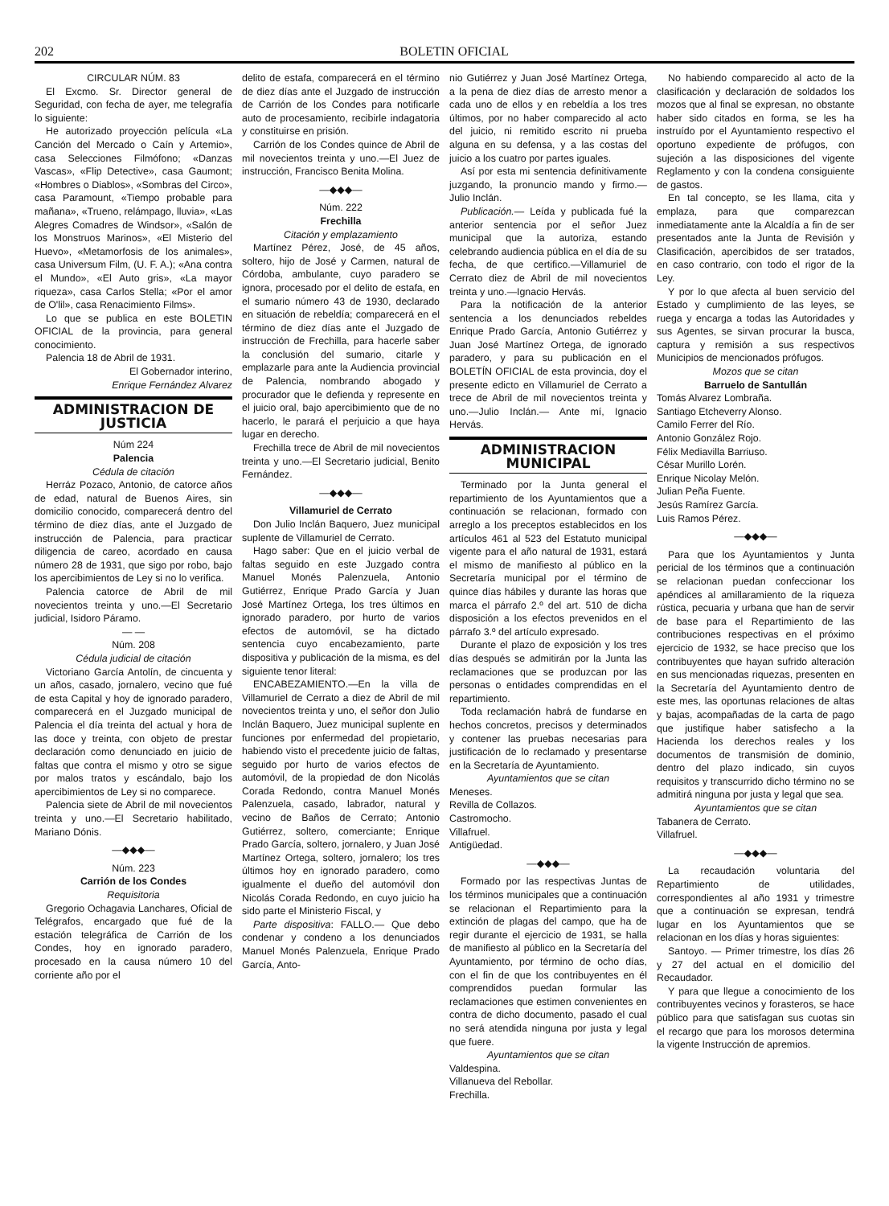202 BOLETIN OFICIAL
CIRCULAR NÚM. 83
El Excmo. Sr. Director general de Seguridad, con fecha de ayer, me telegrafía lo siguiente:
He autorizado proyección película «La Canción del Mercado o Caín y Artemio», casa Selecciones Filmófono; «Danzas Vascas», «Flip Detective», casa Gaumont; «Hombres o Diablos», «Sombras del Circo», casa Paramount, «Tiempo probable para mañana», «Trueno, relámpago, lluvia», «Las Alegres Comadres de Windsor», «Salón de los Monstruos Marinos», «El Misterio del Huevo», «Metamorfosis de los animales», casa Universum Film, (U. F. A.); «Ana contra el Mundo», «El Auto gris», «La mayor riqueza», casa Carlos Stella; «Por el amor de O'lil», casa Renacimiento Films».
Lo que se publica en este BOLETIN OFICIAL de la provincia, para general conocimiento.
Palencia 18 de Abril de 1931.
El Gobernador interino,
Enrique Fernández Alvarez
ADMINISTRACION DE JUSTICIA
Núm 224
Palencia
Cédula de citación
Herráz Pozaco, Antonio, de catorce años de edad, natural de Buenos Aires, sin domicilio conocido, comparecerá dentro del término de diez días, ante el Juzgado de instrucción de Palencia, para practicar diligencia de careo, acordado en causa número 28 de 1931, que sigo por robo, bajo los apercibimientos de Ley si no lo verifica.
Palencia catorce de Abril de mil novecientos treinta y uno.—El Secretario judicial, Isidoro Páramo.
— —
Núm. 208
Cédula judicial de citación
Victoriano García Antolín, de cincuenta y un años, casado, jornalero, vecino que fué de esta Capital y hoy de ignorado paradero, comparecerá en el Juzgado municipal de Palencia el día treinta del actual y hora de las doce y treinta, con objeto de prestar declaración como denunciado en juicio de faltas que contra el mismo y otro se sigue por malos tratos y escándalo, bajo los apercibimientos de Ley si no comparece.
Palencia siete de Abril de mil novecientos treinta y uno.—El Secretario habilitado, Mariano Dónis.
—◆◆◆—
Núm. 223
Carrión de los Condes
Requisitoria
Gregorio Ochagavia Lanchares, Oficial de Telégrafos, encargado que fué de la estación telegráfica de Carrión de los Condes, hoy en ignorado paradero, procesado en la causa número 10 del corriente año por el
delito de estafa, comparecerá en el término de diez días ante el Juzgado de instrucción de Carrión de los Condes para notificarle auto de procesamiento, recibirle indagatoria y constituirse en prisión.
Carrión de los Condes quince de Abril de mil novecientos treinta y uno.—El Juez de instrucción, Francisco Benita Molina.
—◆◆◆—
Núm. 222
Frechilla
Citación y emplazamiento
Martínez Pérez, José, de 45 años, soltero, hijo de José y Carmen, natural de Córdoba, ambulante, cuyo paradero se ignora, procesado por el delito de estafa, en el sumario número 43 de 1930, declarado en situación de rebeldía; comparecerá en el término de diez días ante el Juzgado de instrucción de Frechilla, para hacerle saber la conclusión del sumario, citarle y emplazarle para ante la Audiencia provincial de Palencia, nombrando abogado y procurador que le defienda y represente en el juicio oral, bajo apercibimiento que de no hacerlo, le parará el perjuicio a que haya lugar en derecho.
Frechilla trece de Abril de mil novecientos treinta y uno.—El Secretario judicial, Benito Fernández.
—◆◆◆—
Villamuriel de Cerrato
Don Julio Inclán Baquero, Juez municipal suplente de Villamuriel de Cerrato.
Hago saber: Que en el juicio verbal de faltas seguido en este Juzgado contra Manuel Monés Palenzuela, Antonio Gutiérrez, Enrique Prado García y Juan José Martínez Ortega, los tres últimos en ignorado paradero, por hurto de varios efectos de automóvil, se ha dictado sentencia cuyo encabezamiento, parte dispositiva y publicación de la misma, es del siguiente tenor literal:
ENCABEZAMIENTO.—En la villa de Villamuriel de Cerrato a diez de Abril de mil novecientos treinta y uno, el señor don Julio Inclán Baquero, Juez municipal suplente en funciones por enfermedad del propietario, habiendo visto el precedente juicio de faltas, seguido por hurto de varios efectos de automóvil, de la propiedad de don Nicolás Corada Redondo, contra Manuel Monés Palenzuela, casado, labrador, natural y vecino de Baños de Cerrato; Antonio Gutiérrez, soltero, comerciante; Enrique Prado García, soltero, jornalero, y Juan José Martínez Ortega, soltero, jornalero; los tres últimos hoy en ignorado paradero, como igualmente el dueño del automóvil don Nicolás Corada Redondo, en cuyo juicio ha sido parte el Ministerio Fiscal, y
Parte dispositiva: FALLO.— Que debo condenar y condeno a los denunciados Manuel Monés Palenzuela, Enrique Prado García, Anto-
nio Gutiérrez y Juan José Martínez Ortega, a la pena de diez días de arresto menor a cada uno de ellos y en rebeldía a los tres últimos, por no haber comparecido al acto del juicio, ni remitido escrito ni prueba alguna en su defensa, y a las costas del juicio a los cuatro por partes iguales.
Así por esta mi sentencia definitivamente juzgando, la pronuncio mando y firmo.—Julio Inclán.
Publicación.— Leída y publicada fué la anterior sentencia por el señor Juez municipal que la autoriza, estando celebrando audiencia pública en el día de su fecha, de que certifico.—Villamuriel de Cerrato diez de Abril de mil novecientos treinta y uno.—Ignacio Hervás.
Para la notificación de la anterior sentencia a los denunciados rebeldes Enrique Prado García, Antonio Gutiérrez y Juan José Martínez Ortega, de ignorado paradero, y para su publicación en el BOLETÍN OFICIAL de esta provincia, doy el presente edicto en Villamuriel de Cerrato a trece de Abril de mil novecientos treinta y uno.—Julio Inclán.— Ante mí, Ignacio Hervás.
ADMINISTRACION MUNICIPAL
Terminado por la Junta general el repartimiento de los Ayuntamientos que a continuación se relacionan, formado con arreglo a los preceptos establecidos en los artículos 461 al 523 del Estatuto municipal vigente para el año natural de 1931, estará el mismo de manifiesto al público en la Secretaría municipal por el término de quince días hábiles y durante las horas que marca el párrafo 2.º del art. 510 de dicha disposición a los efectos prevenidos en el párrafo 3.º del artículo expresado.
Durante el plazo de exposición y los tres días después se admitirán por la Junta las reclamaciones que se produzcan por las personas o entidades comprendidas en el repartimiento.
Toda reclamación habrá de fundarse en hechos concretos, precisos y determinados y contener las pruebas necesarias para justificación de lo reclamado y presentarse en la Secretaría de Ayuntamiento.
Ayuntamientos que se citan
Meneses.
Revilla de Collazos.
Castromocho.
Villafruel.
Antigüedad.
—◆◆◆—
Formado por las respectivas Juntas de los términos municipales que a continuación se relacionan el Repartimiento para la extinción de plagas del campo, que ha de regir durante el ejercicio de 1931, se halla de manifiesto al público en la Secretaría del Ayuntamiento, por término de ocho días, con el fin de que los contribuyentes en él comprendidos puedan formular las reclamaciones que estimen convenientes en contra de dicho documento, pasado el cual no será atendida ninguna por justa y legal que fuere.
Ayuntamientos que se citan
Valdespina.
Villanueva del Rebollar.
Frechilla.
No habiendo comparecido al acto de la clasificación y declaración de soldados los mozos que al final se expresan, no obstante haber sido citados en forma, se les ha instruído por el Ayuntamiento respectivo el oportuno expediente de prófugos, con sujeción a las disposiciones del vigente Reglamento y con la condena consiguiente de gastos.
En tal concepto, se les llama, cita y emplaza, para que comparezcan inmediatamente ante la Alcaldía a fin de ser presentados ante la Junta de Revisión y Clasificación, apercibidos de ser tratados, en caso contrario, con todo el rigor de la Ley.
Y por lo que afecta al buen servicio del Estado y cumplimiento de las leyes, se ruega y encarga a todas las Autoridades y sus Agentes, se sirvan procurar la busca, captura y remisión a sus respectivos Municipios de mencionados prófugos.
Mozos que se citan
Barruelo de Santullán
Tomás Alvarez Lombraña.
Santiago Etcheverry Alonso.
Camilo Ferrer del Río.
Antonio González Rojo.
Félix Mediavilla Barriuso.
César Murillo Lorén.
Enrique Nicolay Melón.
Julian Peña Fuente.
Jesús Ramírez García.
Luis Ramos Pérez.
—◆◆◆—
Para que los Ayuntamientos y Junta pericial de los términos que a continuación se relacionan puedan confeccionar los apéndices al amillaramiento de la riqueza rústica, pecuaria y urbana que han de servir de base para el Repartimiento de las contribuciones respectivas en el próximo ejercicio de 1932, se hace preciso que los contribuyentes que hayan sufrido alteración en sus mencionadas riquezas, presenten en la Secretaría del Ayuntamiento dentro de este mes, las oportunas relaciones de altas y bajas, acompañadas de la carta de pago que justifique haber satisfecho a la Hacienda los derechos reales y los documentos de transmisión de dominio, dentro del plazo indicado, sin cuyos requisitos y transcurrido dicho término no se admitirá ninguna por justa y legal que sea.
Ayuntamientos que se citan
Tabanera de Cerrato.
Villafruel.
—◆◆◆—
La recaudación voluntaria del Repartimiento de utilidades, correspondientes al año 1931 y trimestre que a continuación se expresan, tendrá lugar en los Ayuntamientos que se relacionan en los días y horas siguientes:
Santoyo. — Primer trimestre, los días 26 y 27 del actual en el domicilio del Recaudador.
Y para que llegue a conocimiento de los contribuyentes vecinos y forasteros, se hace público para que satisfagan sus cuotas sin el recargo que para los morosos determina la vigente Instrucción de apremios.